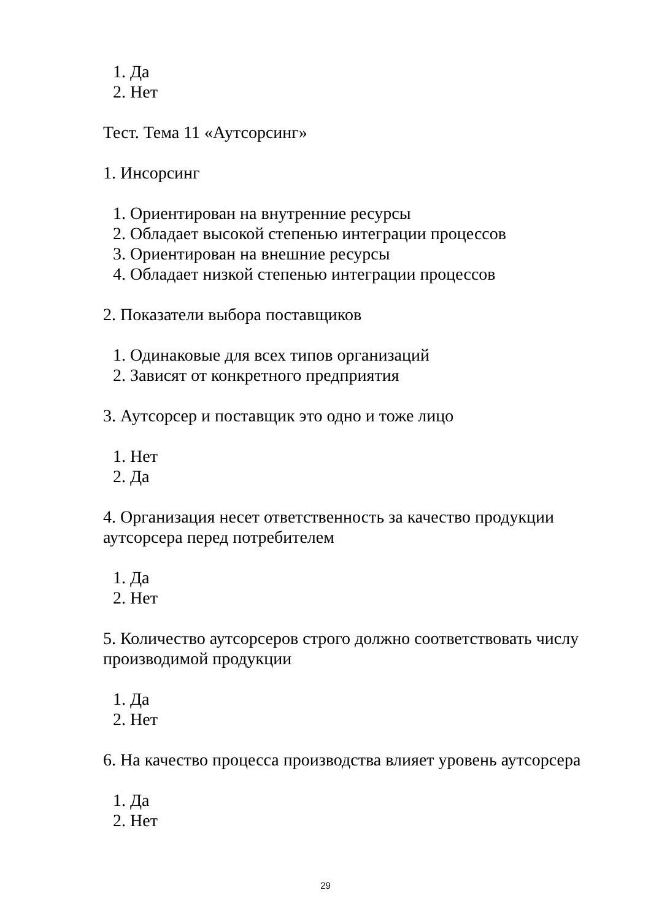1. Да
2. Нет
Тест. Тема 11 «Аутсорсинг»
1. Инсорсинг
1. Ориентирован на внутренние ресурсы
2. Обладает высокой степенью интеграции процессов
3. Ориентирован на внешние ресурсы
4. Обладает низкой степенью интеграции процессов
2. Показатели выбора поставщиков
1. Одинаковые для всех типов организаций
2. Зависят от конкретного предприятия
3. Аутсорсер и поставщик это одно и тоже лицо
1. Нет
2. Да
4. Организация несет ответственность за качество продукции аутсорсера перед потребителем
1. Да
2. Нет
5. Количество аутсорсеров строго должно соответствовать числу производимой продукции
1. Да
2. Нет
6. На качество процесса производства влияет уровень аутсорсера
1. Да
2. Нет
29